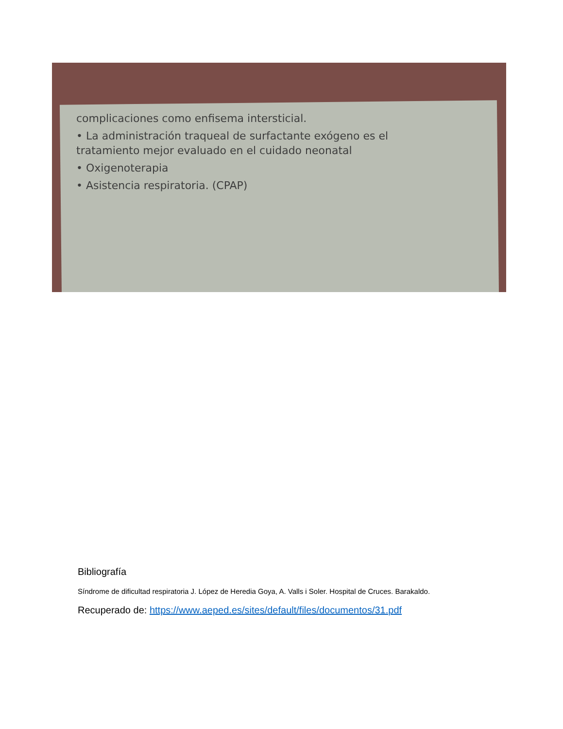complicaciones como enfisema intersticial.
• La administración traqueal de surfactante exógeno es el
tratamiento mejor evaluado en el cuidado neonatal
• Oxigenoterapia
• Asistencia respiratoria. (CPAP)
Bibliografía
Síndrome de dificultad respiratoria J. López de Heredia Goya, A. Valls i Soler. Hospital de Cruces. Barakaldo.
Recuperado de: https://www.aeped.es/sites/default/files/documentos/31.pdf